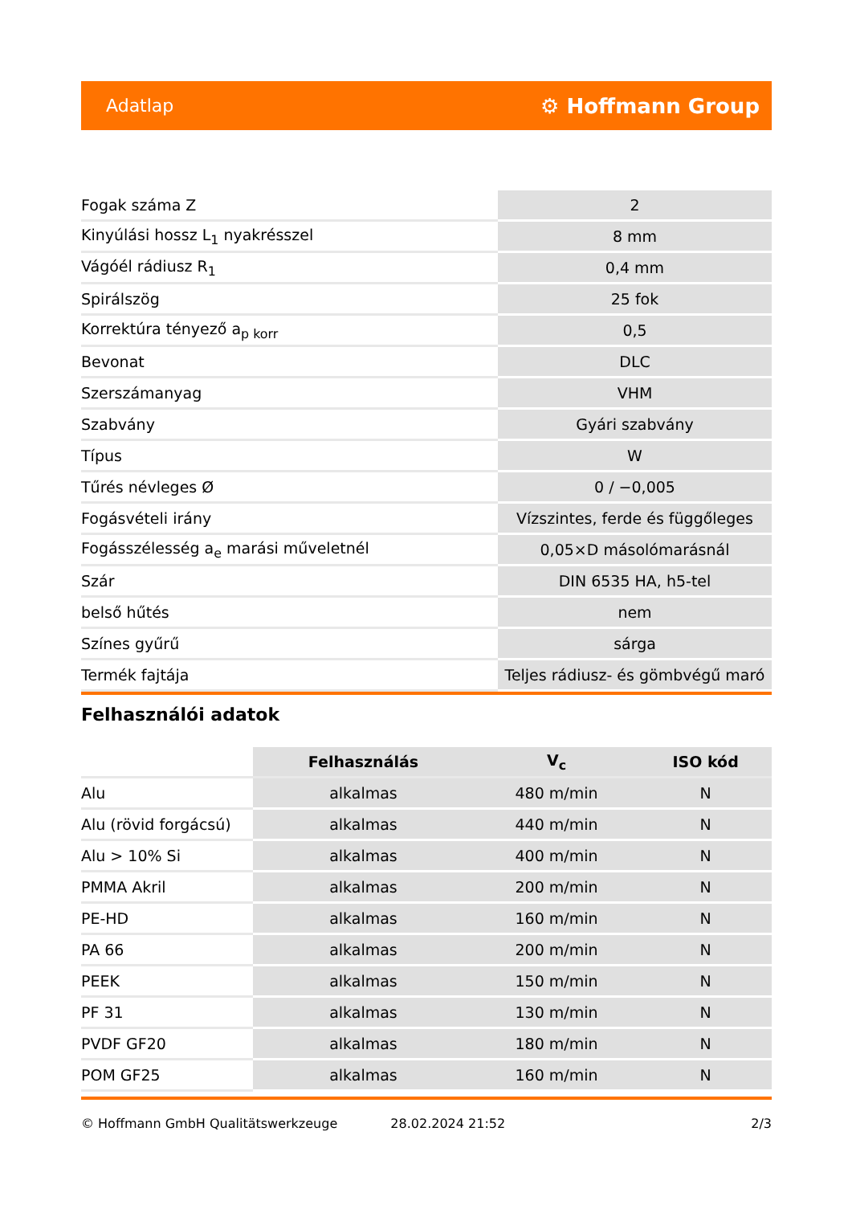Adatlap ⚙ Hoffmann Group
| Fogak száma Z | 2 |
| Kinyúlási hossz L<sub>1</sub> nyakrésszel | 8 mm |
| Vágóél rádiusz R<sub>1</sub> | 0,4 mm |
| Spirálszög | 25 fok |
| Korrektúra tényező a<sub>p korr</sub> | 0,5 |
| Bevonat | DLC |
| Szerszámanyag | VHM |
| Szabvány | Gyári szabvány |
| Típus | W |
| Tűrés névleges Ø | 0 / −0,005 |
| Fogásvételi irány | Vízszintes, ferde és függőleges |
| Fogásszélesség a<sub>e</sub> marási műveletnél | 0,05×D másolómarásnál |
| Szár | DIN 6535 HA, h5-tel |
| belső hűtés | nem |
| Színes gyűrű | sárga |
| Termék fajtája | Teljes rádiusz- és gömbvégű maró |
Felhasználói adatok
| | Felhasználás | V<sub>c</sub> | ISO kód |
| --- | --- | --- | --- |
| Alu | alkalmas | 480 m/min | N |
| Alu (rövid forgácsú) | alkalmas | 440 m/min | N |
| Alu > 10% Si | alkalmas | 400 m/min | N |
| PMMA Akril | alkalmas | 200 m/min | N |
| PE-HD | alkalmas | 160 m/min | N |
| PA 66 | alkalmas | 200 m/min | N |
| PEEK | alkalmas | 150 m/min | N |
| PF 31 | alkalmas | 130 m/min | N |
| PVDF GF20 | alkalmas | 180 m/min | N |
| POM GF25 | alkalmas | 160 m/min | N |
© Hoffmann GmbH Qualitätswerkzeuge 28.02.2024 21:52 2/3